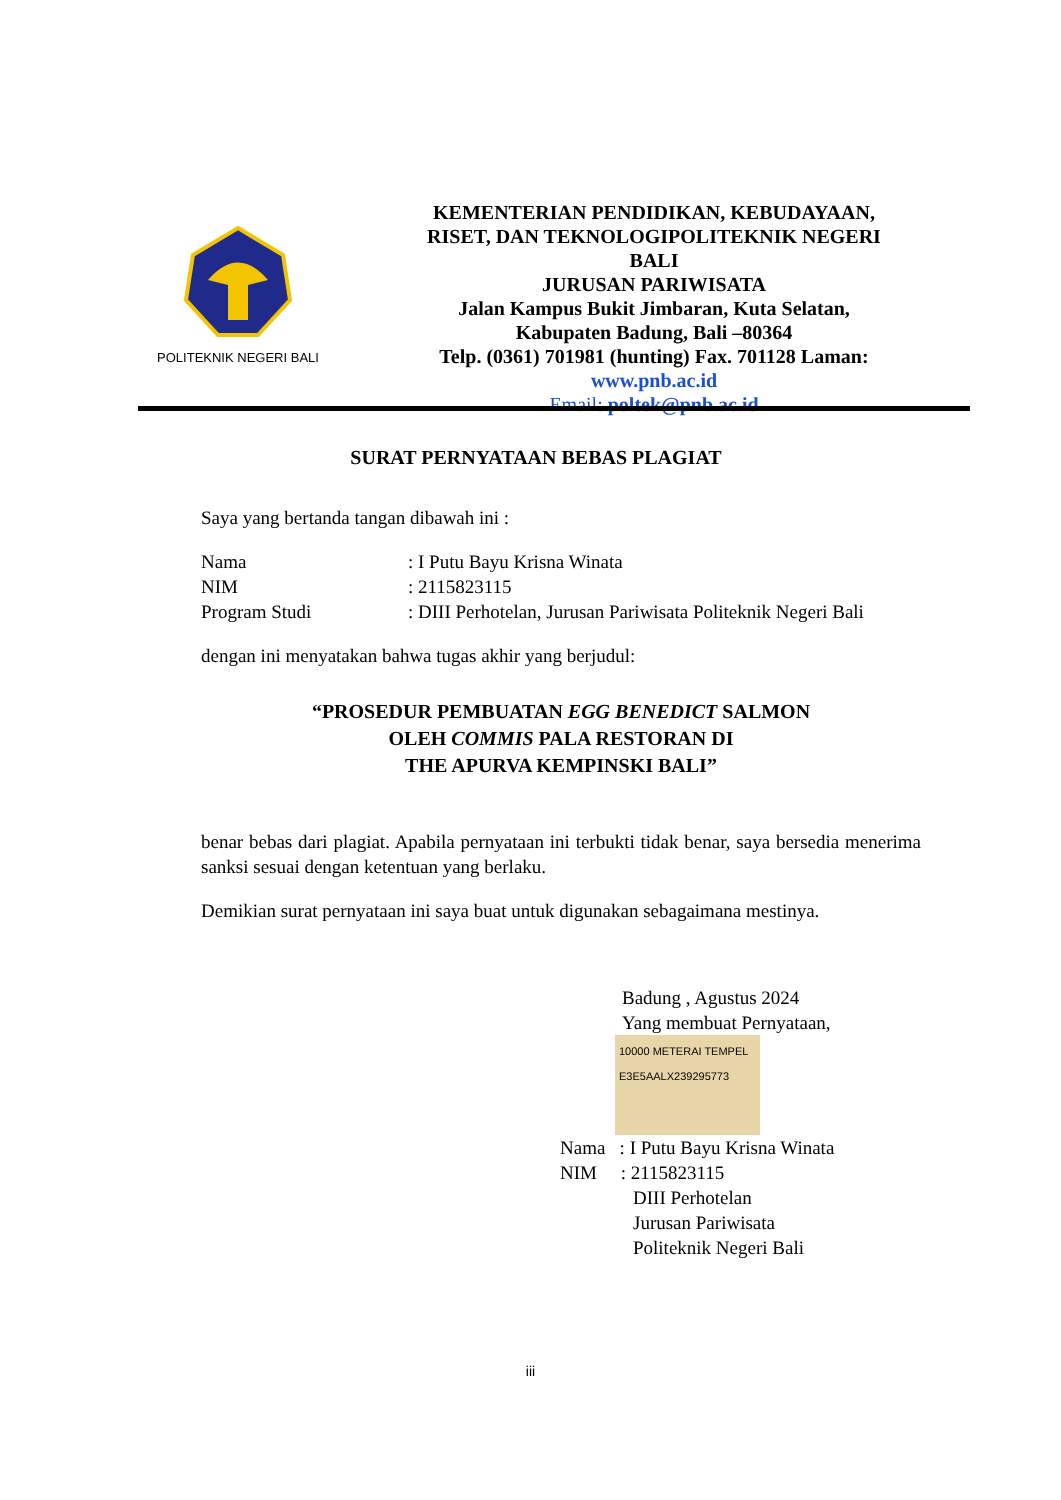POLITEKNIK NEGERI BALI
KEMENTERIAN PENDIDIKAN, KEBUDAYAAN,
RISET, DAN TEKNOLOGIPOLITEKNIK NEGERI
BALI
JURUSAN PARIWISATA
Jalan Kampus Bukit Jimbaran, Kuta Selatan,
Kabupaten Badung, Bali –80364
Telp. (0361) 701981 (hunting) Fax. 701128 Laman:
www.pnb.ac.id
Email: poltek@pnb.ac.id
SURAT PERNYATAAN BEBAS PLAGIAT
Saya yang bertanda tangan dibawah ini :
Nama: I Putu Bayu Krisna Winata
NIM: 2115823115
Program Studi: DIII Perhotelan, Jurusan Pariwisata Politeknik Negeri Bali
dengan ini menyatakan bahwa tugas akhir yang berjudul:
“PROSEDUR PEMBUATAN EGG BENEDICT SALMON
OLEH COMMIS PALA RESTORAN DI
THE APURVA KEMPINSKI BALI”
benar bebas dari plagiat. Apabila pernyataan ini terbukti tidak benar, saya bersedia menerima sanksi sesuai dengan ketentuan yang berlaku.
Demikian surat pernyataan ini saya buat untuk digunakan sebagaimana mestinya.
Badung , Agustus 2024
Yang membuat Pernyataan,
10000 METERAI TEMPEL E3E5AALX239295773
Nama : I Putu Bayu Krisna Winata
NIM : 2115823115
DIII Perhotelan
Jurusan Pariwisata
Politeknik Negeri Bali
iii